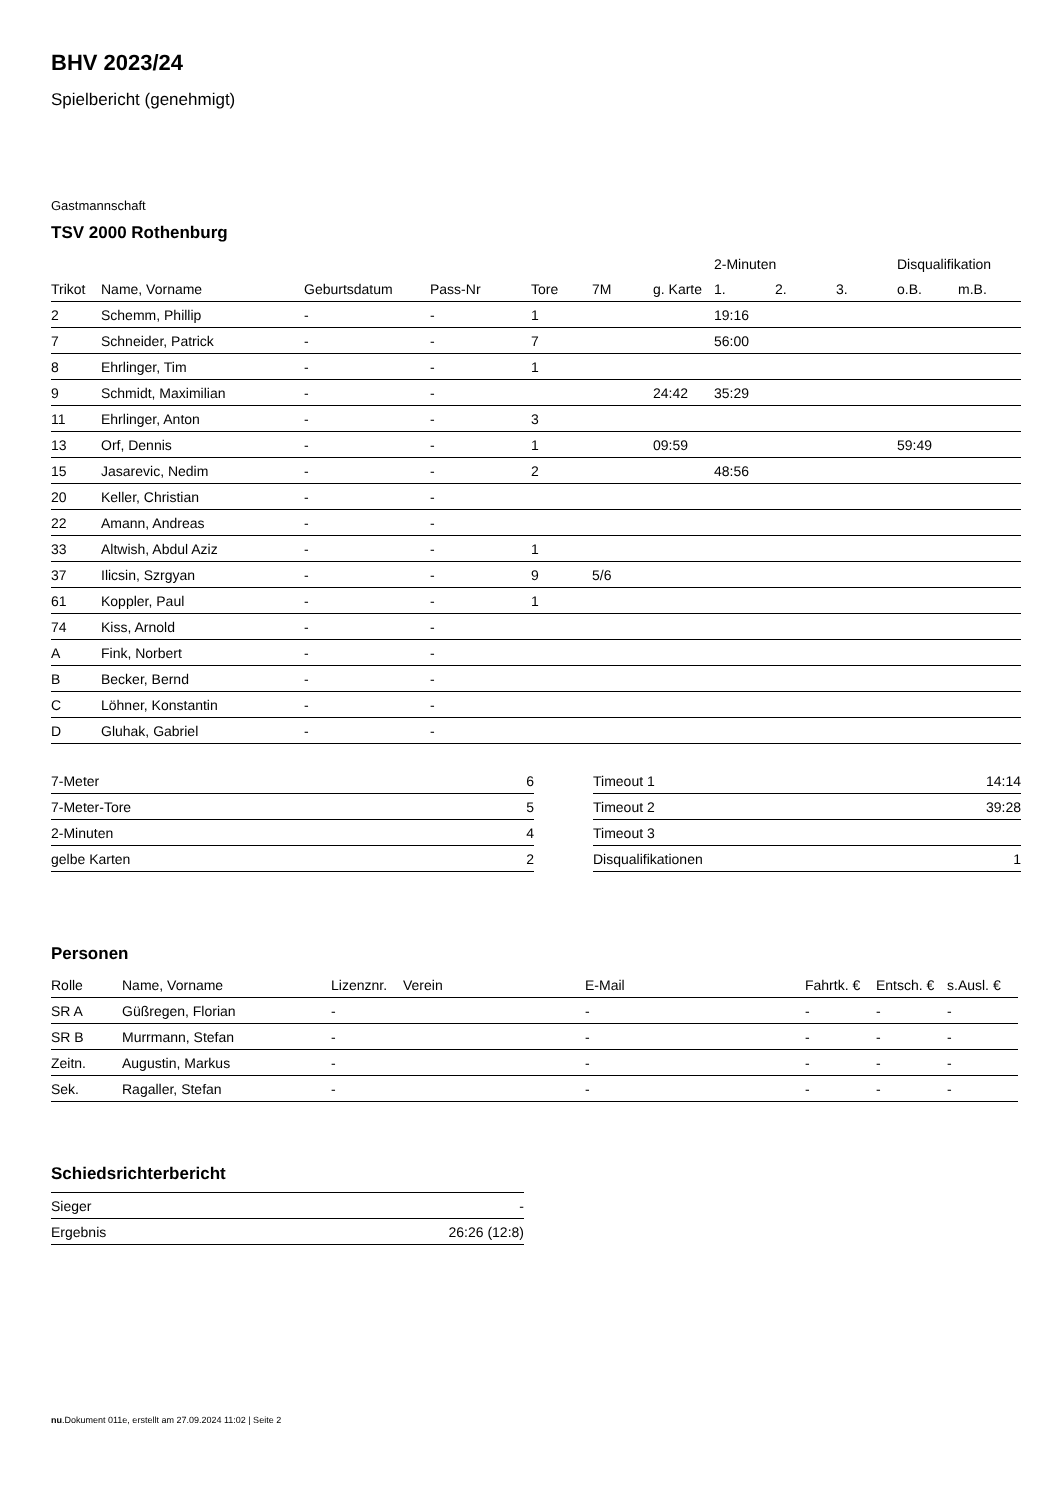BHV 2023/24
Spielbericht (genehmigt)
Gastmannschaft
TSV 2000 Rothenburg
| | | | | | | | 2-Minuten | | | Disqualifikation | |
| --- | --- | --- | --- | --- | --- | --- | --- | --- | --- | --- | --- |
| Trikot | Name, Vorname | Geburtsdatum | Pass-Nr | Tore | 7M | g. Karte | 1. | 2. | 3. | o.B. | m.B. |
| 2 | Schemm, Phillip | - | - | 1 | | | 19:16 | | | | |
| 7 | Schneider, Patrick | - | - | 7 | | | 56:00 | | | | |
| 8 | Ehrlinger, Tim | - | - | 1 | | | | | | | |
| 9 | Schmidt, Maximilian | - | - | | | 24:42 | 35:29 | | | | |
| 11 | Ehrlinger, Anton | - | - | 3 | | | | | | | |
| 13 | Orf, Dennis | - | - | 1 | | 09:59 | | | | 59:49 | |
| 15 | Jasarevic, Nedim | - | - | 2 | | | 48:56 | | | | |
| 20 | Keller, Christian | - | - | | | | | | | | |
| 22 | Amann, Andreas | - | - | | | | | | | | |
| 33 | Altwish, Abdul Aziz | - | - | 1 | | | | | | | |
| 37 | Ilicsin, Szrgyan | - | - | 9 | 5/6 | | | | | | |
| 61 | Koppler, Paul | - | - | 1 | | | | | | | |
| 74 | Kiss, Arnold | - | - | | | | | | | | |
| A | Fink, Norbert | - | - | | | | | | | | |
| B | Becker, Bernd | - | - | | | | | | | | |
| C | Löhner, Konstantin | - | - | | | | | | | | |
| D | Gluhak, Gabriel | - | - | | | | | | | | |
| 7-Meter | 6 |
| 7-Meter-Tore | 5 |
| 2-Minuten | 4 |
| gelbe Karten | 2 |
| Timeout 1 | 14:14 |
| Timeout 2 | 39:28 |
| Timeout 3 | |
| Disqualifikationen | 1 |
Personen
| Rolle | Name, Vorname | Lizenznr. | Verein | E-Mail | Fahrtk. € | Entsch. € | s.Ausl. € |
| --- | --- | --- | --- | --- | --- | --- | --- |
| SR A | Güßregen, Florian | - | | - | - | - | - |
| SR B | Murrmann, Stefan | - | | - | - | - | - |
| Zeitn. | Augustin, Markus | - | | - | - | - | - |
| Sek. | Ragaller, Stefan | - | | - | - | - | - |
Schiedsrichterbericht
| Sieger | - |
| Ergebnis | 26:26 (12:8) |
nu.Dokument 011e, erstellt am 27.09.2024 11:02 | Seite 2